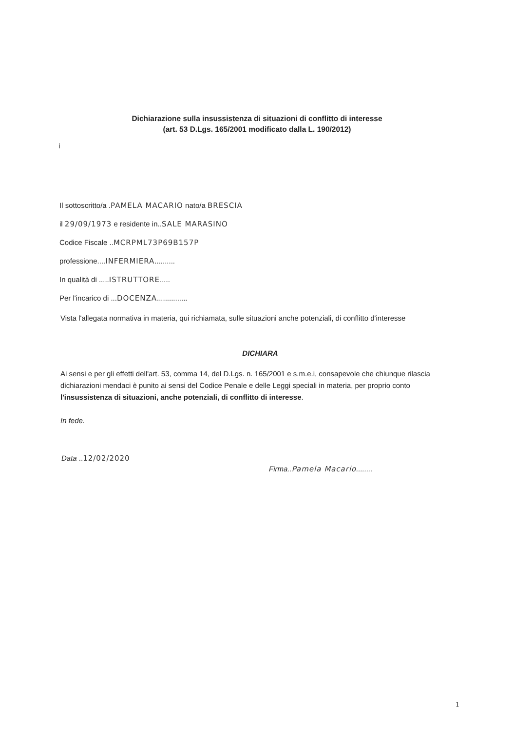Dichiarazione sulla insussistenza di situazioni di conflitto di interesse
(art. 53 D.Lgs. 165/2001 modificato dalla L. 190/2012)
i
Il sottoscritto/a .PAMELA MACARIO nato/a BRESCIA
il 29/09/1973 e residente in..SALE MARASINO
Codice Fiscale ..MCRPML73P69B157P
professione....INFERMIERA..........
In qualità di .....ISTRUTTORE.....
Per l'incarico di ...DOCENZA...............
Vista l'allegata normativa in materia, qui richiamata, sulle situazioni anche potenziali, di conflitto d'interesse
DICHIARA
Ai sensi e per gli effetti dell'art. 53, comma 14, del D.Lgs. n. 165/2001 e s.m.e.i, consapevole che chiunque rilascia dichiarazioni mendaci è punito ai sensi del Codice Penale e delle Leggi speciali in materia, per proprio conto l'insussistenza di situazioni, anche potenziali, di conflitto di interesse.
In fede.
Data ..12/02/2020
Firma..Pamela Macario........
1